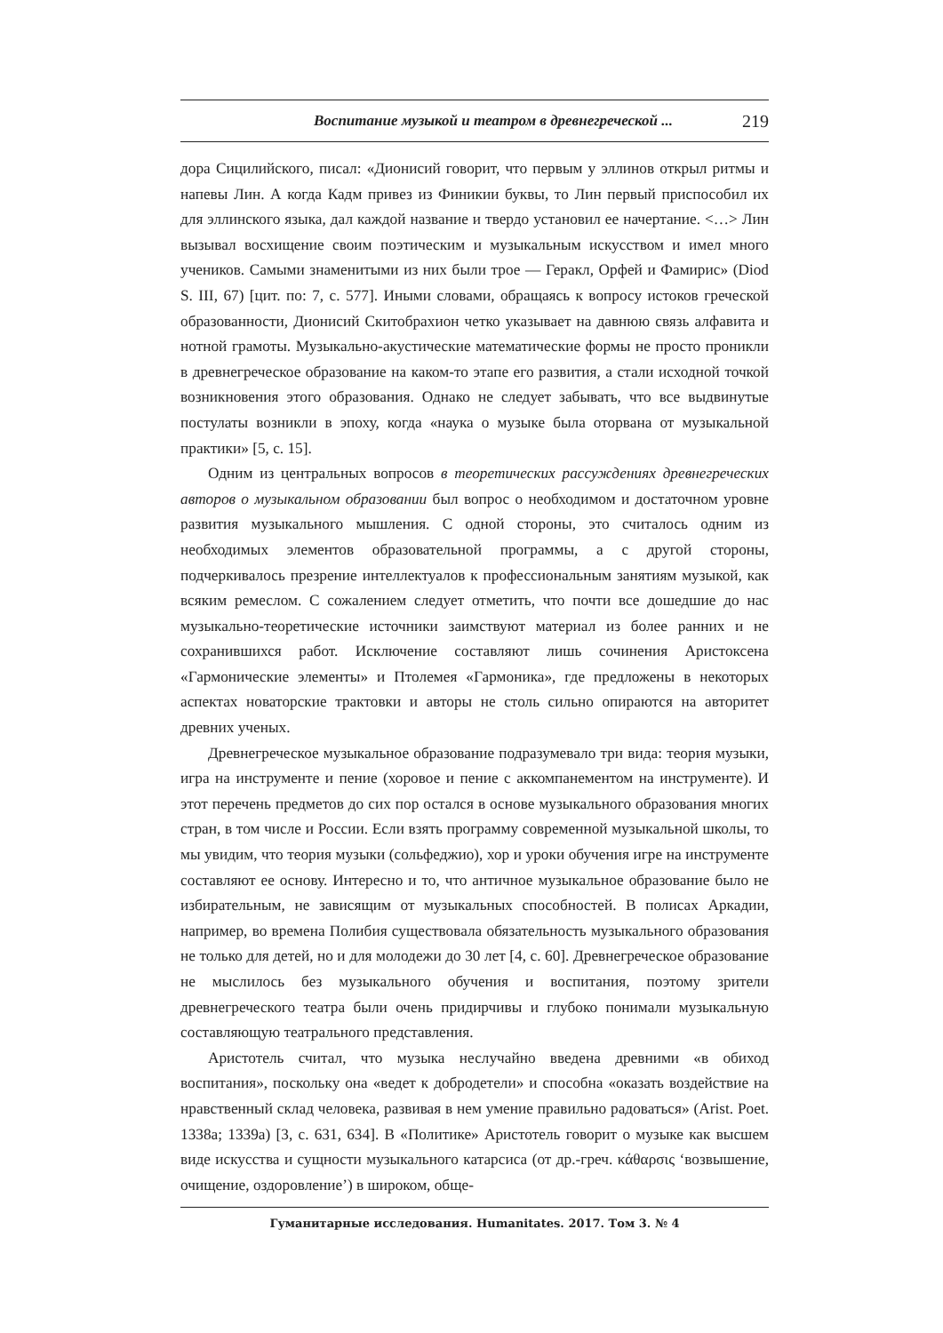Воспитание музыкой и театром в древнегреческой ... 219
дора Сицилийского, писал: «Дионисий говорит, что первым у эллинов открыл ритмы и напевы Лин. А когда Кадм привез из Финикии буквы, то Лин первый приспособил их для эллинского языка, дал каждой название и твердо установил ее начертание. <…> Лин вызывал восхищение своим поэтическим и музыкальным искусством и имел много учеников. Самыми знаменитыми из них были трое — Геракл, Орфей и Фамирис» (Diod S. III, 67) [цит. по: 7, с. 577]. Иными словами, обращаясь к вопросу истоков греческой образованности, Дионисий Скитобрахион четко указывает на давнюю связь алфавита и нотной грамоты. Музыкально-акустические математические формы не просто проникли в древнегреческое образование на каком-то этапе его развития, а стали исходной точкой возникновения этого образования. Однако не следует забывать, что все выдвинутые постулаты возникли в эпоху, когда «наука о музыке была оторвана от музыкальной практики» [5, с. 15].
Одним из центральных вопросов в теоретических рассуждениях древнегреческих авторов о музыкальном образовании был вопрос о необходимом и достаточном уровне развития музыкального мышления. С одной стороны, это считалось одним из необходимых элементов образовательной программы, а с другой стороны, подчеркивалось презрение интеллектуалов к профессиональным занятиям музыкой, как всяким ремеслом. С сожалением следует отметить, что почти все дошедшие до нас музыкально-теоретические источники заимствуют материал из более ранних и не сохранившихся работ. Исключение составляют лишь сочинения Аристоксена «Гармонические элементы» и Птолемея «Гармоника», где предложены в некоторых аспектах новаторские трактовки и авторы не столь сильно опираются на авторитет древних ученых.
Древнегреческое музыкальное образование подразумевало три вида: теория музыки, игра на инструменте и пение (хоровое и пение с аккомпанементом на инструменте). И этот перечень предметов до сих пор остался в основе музыкального образования многих стран, в том числе и России. Если взять программу современной музыкальной школы, то мы увидим, что теория музыки (сольфеджио), хор и уроки обучения игре на инструменте составляют ее основу. Интересно и то, что античное музыкальное образование было не избирательным, не зависящим от музыкальных способностей. В полисах Аркадии, например, во времена Полибия существовала обязательность музыкального образования не только для детей, но и для молодежи до 30 лет [4, с. 60]. Древнегреческое образование не мыслилось без музыкального обучения и воспитания, поэтому зрители древнегреческого театра были очень придирчивы и глубоко понимали музыкальную составляющую театрального представления.
Аристотель считал, что музыка неслучайно введена древними «в обиход воспитания», поскольку она «ведет к добродетели» и способна «оказать воздействие на нравственный склад человека, развивая в нем умение правильно радоваться» (Arist. Poet. 1338a; 1339a) [3, с. 631, 634]. В «Политике» Аристотель говорит о музыке как высшем виде искусства и сущности музыкального катарсиса (от др.-греч. κάθαρσις ‘возвышение, очищение, оздоровление’) в широком, обще-
Гуманитарные исследования. Humanitates. 2017. Том 3. № 4